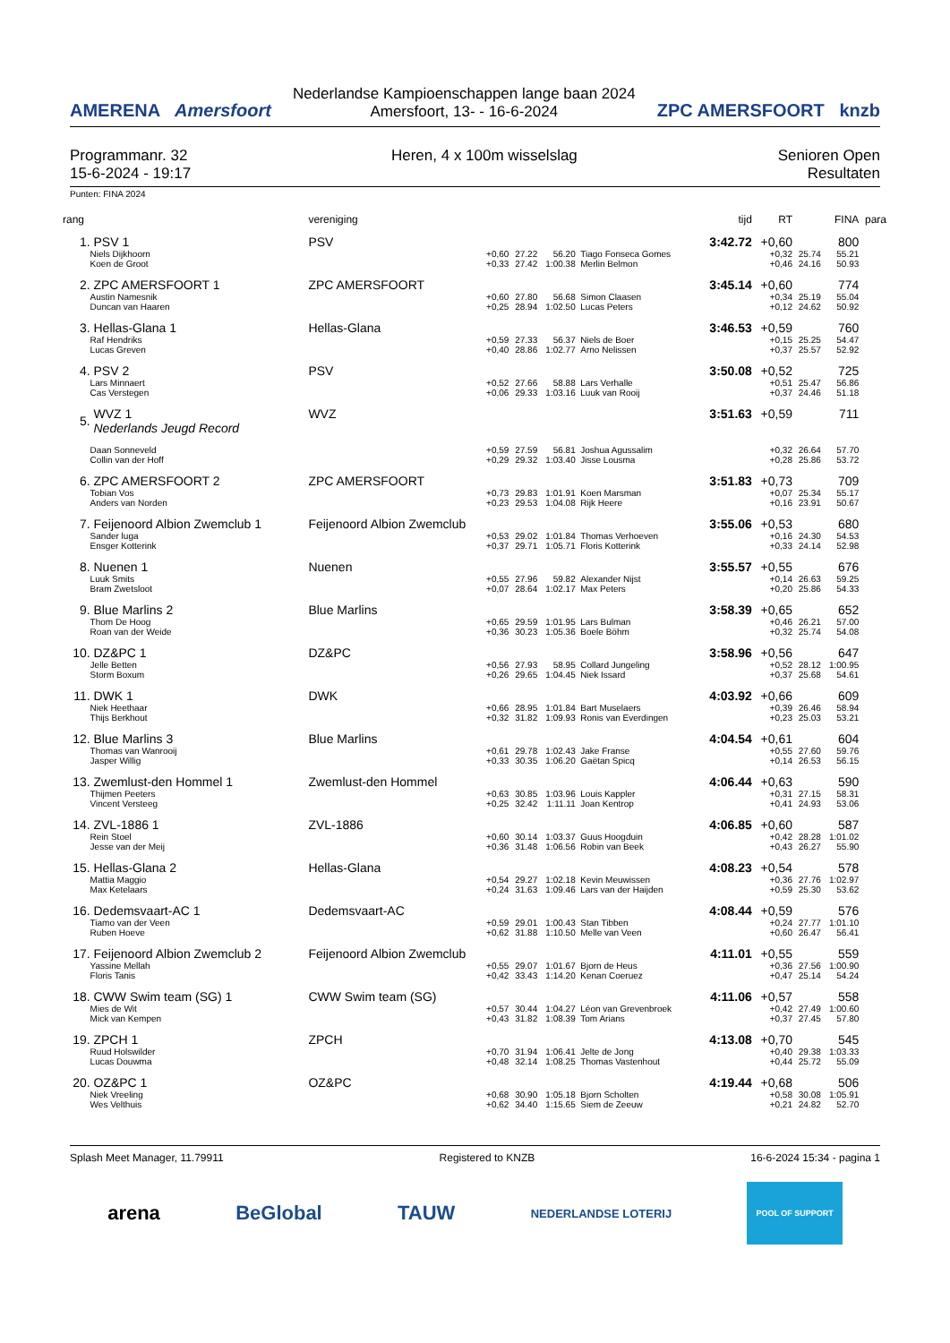AMERENA Amersfoort
Nederlandse Kampioenschappen lange baan 2024
Amersfoort, 13- - 16-6-2024
ZPC AMERSFOORT knzb
Programmanr. 32
15-6-2024 - 19:17
Heren, 4 x 100m wisselslag Senioren Open
Resultaten
Punten: FINA 2024
| rang | | vereniging | | | | | tijd | RT | | FINA | para |
| --- | --- | --- | --- | --- | --- | --- | --- | --- | --- | --- | --- |
| 1. | PSV 1 | PSV | | | | | 3:42.72 | +0,60 | | 800 | |
| | Niels Dijkhoorn Koen de Groot | +0,60 +0,33 | 27.22 27.42 | 56.20 1:00.38 | Tiago Fonseca Gomes Merlin Belmon | | | +0,32 +0,46 | 25.74 24.16 | 55.21 50.93 | |
| 2. | ZPC AMERSFOORT 1 | ZPC AMERSFOORT | | | | | 3:45.14 | +0,60 | | 774 | |
| | Austin Namesnik Duncan van Haaren | +0,60 +0,25 | 27.80 28.94 | 56.68 1:02.50 | Simon Claasen Lucas Peters | | | +0,34 +0,12 | 25.19 24.62 | 55.04 50.92 | |
| 3. | Hellas-Glana 1 | Hellas-Glana | | | | | 3:46.53 | +0,59 | | 760 | |
| | Raf Hendriks Lucas Greven | +0,59 +0,40 | 27.33 28.86 | 56.37 1:02.77 | Niels de Boer Arno Nelissen | | | +0,15 +0,37 | 25.25 25.57 | 54.47 52.92 | |
| 4. | PSV 2 | PSV | | | | | 3:50.08 | +0,52 | | 725 | |
| | Lars Minnaert Cas Verstegen | +0,52 +0,06 | 27.66 29.33 | 58.88 1:03.16 | Lars Verhalle Luuk van Rooij | | | +0,51 +0,37 | 25.47 24.46 | 56.86 51.18 | |
| 5. | WVZ 1 Nederlands Jeugd Record | WVZ | | | | | 3:51.63 | +0,59 | | 711 | |
| | Daan Sonneveld Collin van der Hoff | +0,59 +0,29 | 27.59 29.32 | 56.81 1:03.40 | Joshua Agussalim Jisse Lousma | | | +0,32 +0,28 | 26.64 25.86 | 57.70 53.72 | |
| 6. | ZPC AMERSFOORT 2 | ZPC AMERSFOORT | | | | | 3:51.83 | +0,73 | | 709 | |
| | Tobian Vos Anders van Norden | +0,73 +0,23 | 29.83 29.53 | 1:01.91 1:04.08 | Koen Marsman Rijk Heere | | | +0,07 +0,16 | 25.34 23.91 | 55.17 50.67 | |
| 7. | Feijenoord Albion Zwemclub 1 | Feijenoord Albion Zwemclub | | | | | 3:55.06 | +0,53 | | 680 | |
| | Sander luga Ensger Kotterink | +0,53 +0,37 | 29.02 29.71 | 1:01.84 1:05.71 | Thomas Verhoeven Floris Kotterink | | | +0,16 +0,33 | 24.30 24.14 | 54.53 52.98 | |
| 8. | Nuenen 1 | Nuenen | | | | | 3:55.57 | +0,55 | | 676 | |
| | Luuk Smits Bram Zwetsloot | +0,55 +0,07 | 27.96 28.64 | 59.82 1:02.17 | Alexander Nijst Max Peters | | | +0,14 +0,20 | 26.63 25.86 | 59.25 54.33 | |
| 9. | Blue Marlins 2 | Blue Marlins | | | | | 3:58.39 | +0,65 | | 652 | |
| | Thom De Hoog Roan van der Weide | +0,65 +0,36 | 29.59 30.23 | 1:01.95 1:05.36 | Lars Bulman Boele Böhm | | | +0,46 +0,32 | 26.21 25.74 | 57.00 54.08 | |
| 10. | DZ&PC 1 | DZ&PC | | | | | 3:58.96 | +0,56 | | 647 | |
| | Jelle Betten Storm Boxum | +0,56 +0,26 | 27.93 29.65 | 58.95 1:04.45 | Collard Jungeling Niek Issard | | | +0,52 +0,37 | 28.12 25.68 | 1:00.95 54.61 | |
| 11. | DWK 1 | DWK | | | | | 4:03.92 | +0,66 | | 609 | |
| | Niek Heethaar Thijs Berkhout | +0,66 +0,32 | 28.95 31.82 | 1:01.84 1:09.93 | Bart Muselaers Ronis van Everdingen | | | +0,39 +0,23 | 26.46 25.03 | 58.94 53.21 | |
| 12. | Blue Marlins 3 | Blue Marlins | | | | | 4:04.54 | +0,61 | | 604 | |
| | Thomas van Wanrooij Jasper Willig | +0,61 +0,33 | 29.78 30.35 | 1:02.43 1:06.20 | Jake Franse Gaëtan Spicq | | | +0,55 +0,14 | 27.60 26.53 | 59.76 56.15 | |
| 13. | Zwemlust-den Hommel 1 | Zwemlust-den Hommel | | | | | 4:06.44 | +0,63 | | 590 | |
| | Thijmen Peeters Vincent Versteeg | +0,63 +0,25 | 30.85 32.42 | 1:03.96 1:11.11 | Louis Kappler Joan Kentrop | | | +0,31 +0,41 | 27.15 24.93 | 58.31 53.06 | |
| 14. | ZVL-1886 1 | ZVL-1886 | | | | | 4:06.85 | +0,60 | | 587 | |
| | Rein Stoel Jesse van der Meij | +0,60 +0,36 | 30.14 31.48 | 1:03.37 1:06.56 | Guus Hoogduin Robin van Beek | | | +0,42 +0,43 | 28.28 26.27 | 1:01.02 55.90 | |
| 15. | Hellas-Glana 2 | Hellas-Glana | | | | | 4:08.23 | +0,54 | | 578 | |
| | Mattia Maggio Max Ketelaars | +0,54 +0,24 | 29.27 31.63 | 1:02.18 1:09.46 | Kevin Meuwissen Lars van der Haijden | | | +0,36 +0,59 | 27.76 25.30 | 1:02.97 53.62 | |
| 16. | Dedemsvaart-AC 1 | Dedemsvaart-AC | | | | | 4:08.44 | +0,59 | | 576 | |
| | Tiamo van der Veen Ruben Hoeve | +0,59 +0,62 | 29.01 31.88 | 1:00.43 1:10.50 | Stan Tibben Melle van Veen | | | +0,24 +0,60 | 27.77 26.47 | 1:01.10 56.41 | |
| 17. | Feijenoord Albion Zwemclub 2 | Feijenoord Albion Zwemclub | | | | | 4:11.01 | +0,55 | | 559 | |
| | Yassine Mellah Floris Tanis | +0,55 +0,42 | 29.07 33.43 | 1:01.67 1:14.20 | Bjorn de Heus Kenan Coeruez | | | +0,36 +0,47 | 27.56 25.14 | 1:00.90 54.24 | |
| 18. | CWW Swim team (SG) 1 | CWW Swim team (SG) | | | | | 4:11.06 | +0,57 | | 558 | |
| | Mies de Wit Mick van Kempen | +0,57 +0,43 | 30.44 31.82 | 1:04.27 1:08.39 | Léon van Grevenbroek Tom Arians | | | +0,42 +0,37 | 27.49 27.45 | 1:00.60 57.80 | |
| 19. | ZPCH 1 | ZPCH | | | | | 4:13.08 | +0,70 | | 545 | |
| | Ruud Holswilder Lucas Douwma | +0,70 +0,48 | 31.94 32.14 | 1:06.41 1:08.25 | Jelte de Jong Thomas Vastenhout | | | +0,40 +0,44 | 29.38 25.72 | 1:03.33 55.09 | |
| 20. | OZ&PC 1 | OZ&PC | | | | | 4:19.44 | +0,68 | | 506 | |
| | Niek Vreeling Wes Velthuis | +0,68 +0,62 | 30.90 34.40 | 1:05.18 1:15.65 | Bjorn Scholten Siem de Zeeuw | | | +0,58 +0,21 | 30.08 24.82 | 1:05.91 52.70 | |
Splash Meet Manager, 11.79911 Registered to KNZB 16-6-2024 15:34 - pagina 1
arena BeGlobal TAUW NEDERLANDSE LOTERIJ POOL OF SUPPORT